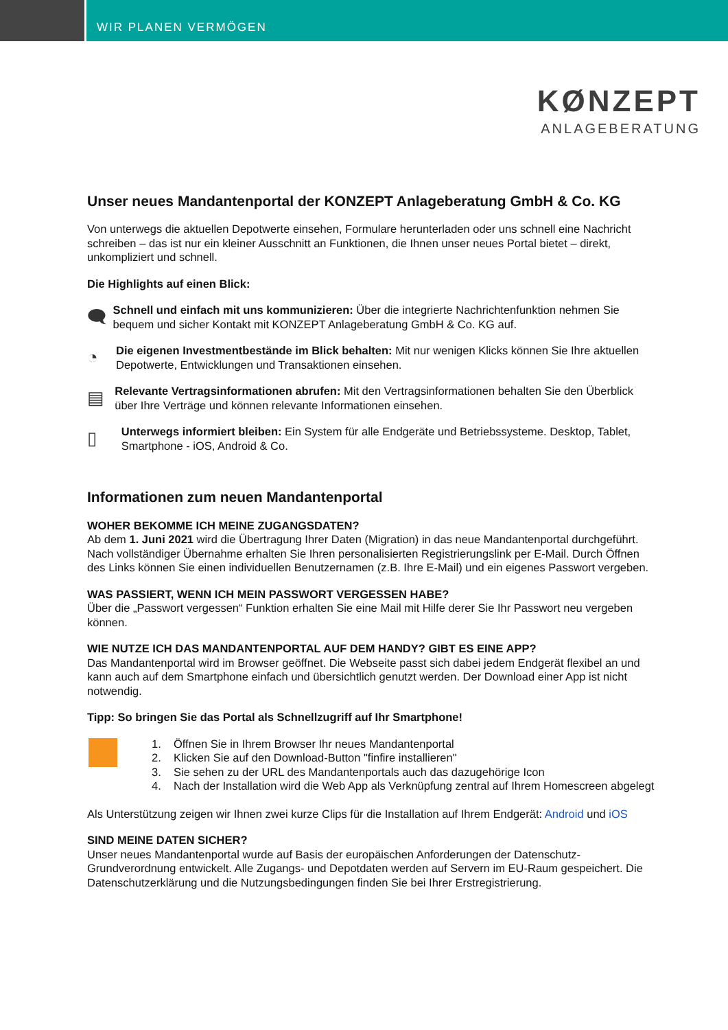WIR PLANEN VERMÖGEN
KØNZEPT
ANLAGEBERATUNG
Unser neues Mandantenportal der KONZEPT Anlageberatung GmbH & Co. KG
Von unterwegs die aktuellen Depotwerte einsehen, Formulare herunterladen oder uns schnell eine Nachricht schreiben – das ist nur ein kleiner Ausschnitt an Funktionen, die Ihnen unser neues Portal bietet – direkt, unkompliziert und schnell.
Die Highlights auf einen Blick:
🗨
Schnell und einfach mit uns kommunizieren: Über die integrierte Nachrichtenfunktion nehmen Sie bequem und sicher Kontakt mit KONZEPT Anlageberatung GmbH & Co. KG auf.
◔
Die eigenen Investmentbestände im Blick behalten: Mit nur wenigen Klicks können Sie Ihre aktuellen Depotwerte, Entwicklungen und Transaktionen einsehen.
▤
Relevante Vertragsinformationen abrufen: Mit den Vertragsinformationen behalten Sie den Überblick über Ihre Verträge und können relevante Informationen einsehen.
▯
Unterwegs informiert bleiben: Ein System für alle Endgeräte und Betriebssysteme. Desktop, Tablet, Smartphone - iOS, Android & Co.
Informationen zum neuen Mandantenportal
WOHER BEKOMME ICH MEINE ZUGANGSDATEN?
Ab dem 1. Juni 2021 wird die Übertragung Ihrer Daten (Migration) in das neue Mandantenportal durchgeführt. Nach vollständiger Übernahme erhalten Sie Ihren personalisierten Registrierungslink per E-Mail. Durch Öffnen des Links können Sie einen individuellen Benutzernamen (z.B. Ihre E-Mail) und ein eigenes Passwort vergeben.
WAS PASSIERT, WENN ICH MEIN PASSWORT VERGESSEN HABE?
Über die „Passwort vergessen“ Funktion erhalten Sie eine Mail mit Hilfe derer Sie Ihr Passwort neu vergeben können.
WIE NUTZE ICH DAS MANDANTENPORTAL AUF DEM HANDY? GIBT ES EINE APP?
Das Mandantenportal wird im Browser geöffnet. Die Webseite passt sich dabei jedem Endgerät flexibel an und kann auch auf dem Smartphone einfach und übersichtlich genutzt werden. Der Download einer App ist nicht notwendig.
Tipp: So bringen Sie das Portal als Schnellzugriff auf Ihr Smartphone!
1. Öffnen Sie in Ihrem Browser Ihr neues Mandantenportal
2. Klicken Sie auf den Download-Button "finfire installieren"
3. Sie sehen zu der URL des Mandantenportals auch das dazugehörige Icon
4. Nach der Installation wird die Web App als Verknüpfung zentral auf Ihrem Homescreen abgelegt
Als Unterstützung zeigen wir Ihnen zwei kurze Clips für die Installation auf Ihrem Endgerät: Android und iOS
SIND MEINE DATEN SICHER?
Unser neues Mandantenportal wurde auf Basis der europäischen Anforderungen der Datenschutz-Grundverordnung entwickelt. Alle Zugangs- und Depotdaten werden auf Servern im EU-Raum gespeichert. Die Datenschutzerklärung und die Nutzungsbedingungen finden Sie bei Ihrer Erstregistrierung.